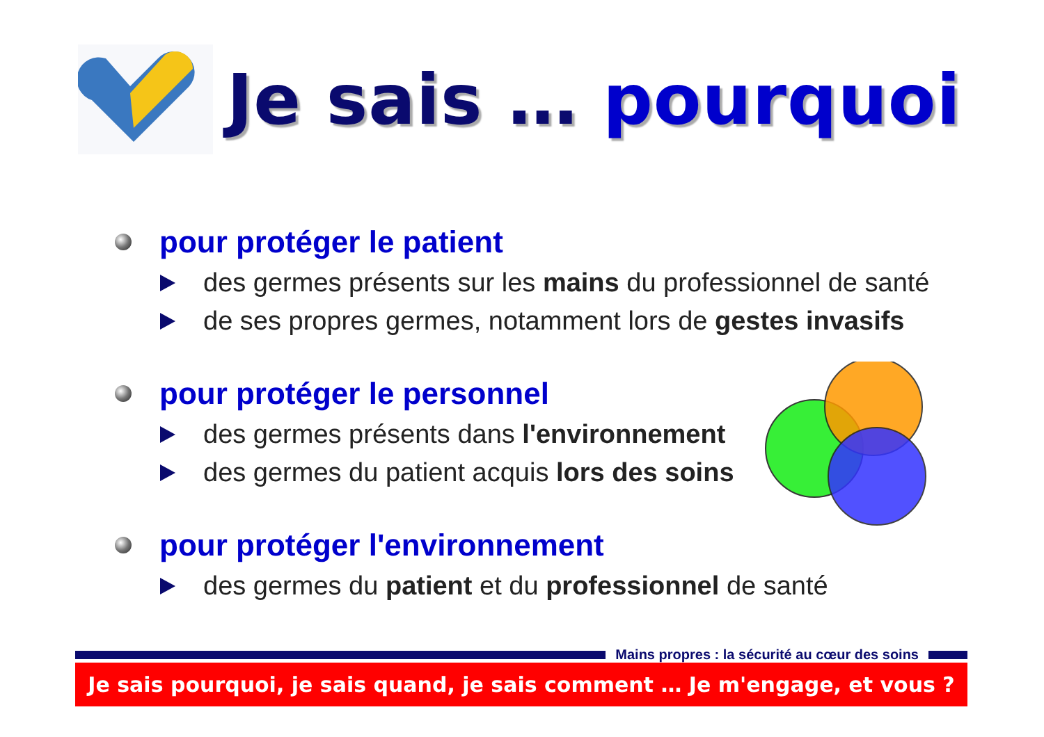Je sais … pourquoi
pour protéger le patient
des germes présents sur les mains du professionnel de santé
de ses propres germes, notamment lors de gestes invasifs
pour protéger le personnel
des germes présents dans l'environnement
des germes du patient acquis lors des soins
pour protéger l'environnement
des germes du patient et du professionnel de santé
Mains propres : la sécurité au cœur des soins
Je sais pourquoi, je sais quand, je sais comment … Je m'engage, et vous ?